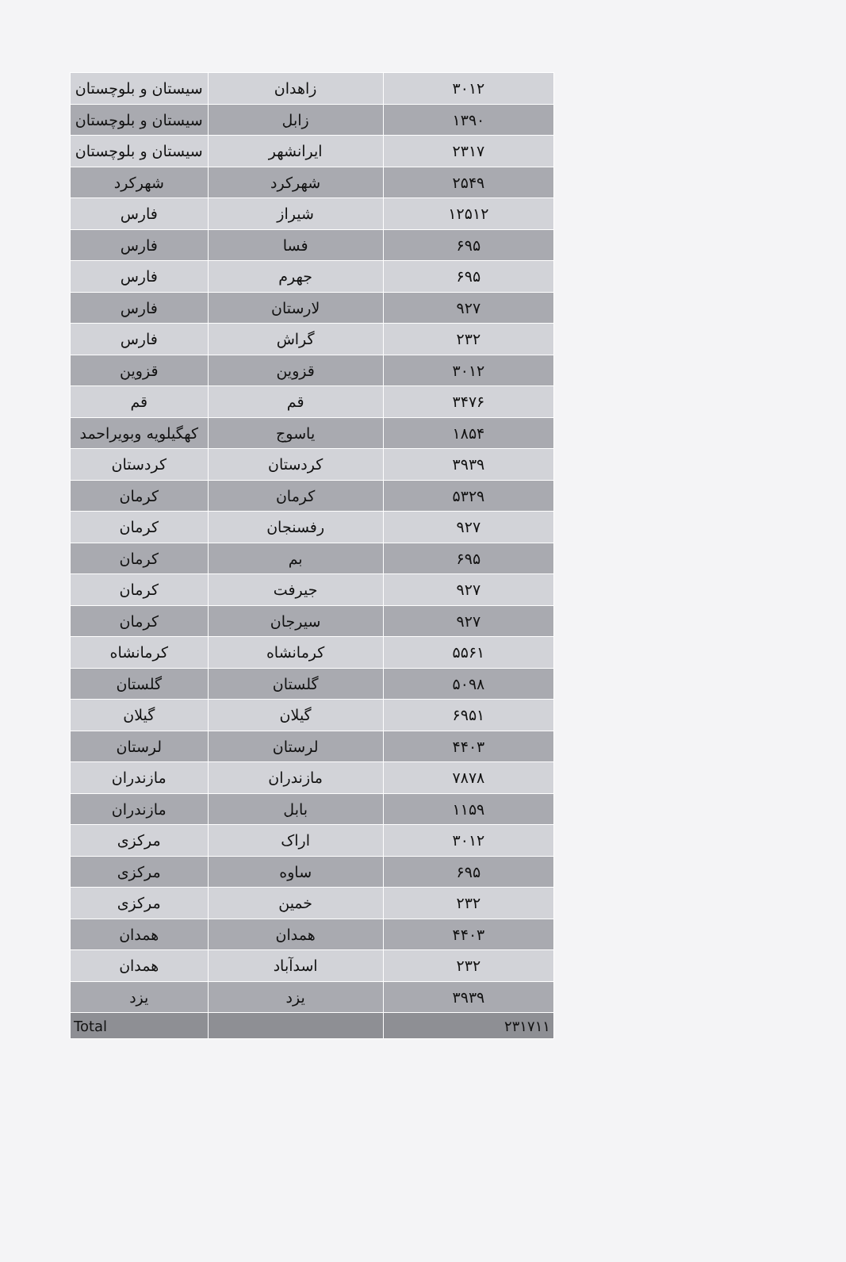| سیستان و بلوچستان | زاهدان | ۳۰۱۲ |
| سیستان و بلوچستان | زابل | ۱۳۹۰ |
| سیستان و بلوچستان | ایرانشهر | ۲۳۱۷ |
| شهرکرد | شهرکرد | ۲۵۴۹ |
| فارس | شیراز | ۱۲۵۱۲ |
| فارس | فسا | ۶۹۵ |
| فارس | جهرم | ۶۹۵ |
| فارس | لارستان | ۹۲۷ |
| فارس | گراش | ۲۳۲ |
| قزوین | قزوین | ۳۰۱۲ |
| قم | قم | ۳۴۷۶ |
| کهگیلویه وبویراحمد | یاسوج | ۱۸۵۴ |
| کردستان | کردستان | ۳۹۳۹ |
| کرمان | کرمان | ۵۳۲۹ |
| کرمان | رفسنجان | ۹۲۷ |
| کرمان | بم | ۶۹۵ |
| کرمان | جیرفت | ۹۲۷ |
| کرمان | سیرجان | ۹۲۷ |
| کرمانشاه | کرمانشاه | ۵۵۶۱ |
| گلستان | گلستان | ۵۰۹۸ |
| گیلان | گیلان | ۶۹۵۱ |
| لرستان | لرستان | ۴۴۰۳ |
| مازندران | مازندران | ۷۸۷۸ |
| مازندران | بابل | ۱۱۵۹ |
| مرکزی | اراک | ۳۰۱۲ |
| مرکزی | ساوه | ۶۹۵ |
| مرکزی | خمین | ۲۳۲ |
| همدان | همدان | ۴۴۰۳ |
| همدان | اسدآباد | ۲۳۲ |
| یزد | یزد | ۳۹۳۹ |
| Total | | ۲۳۱۷۱۱ |